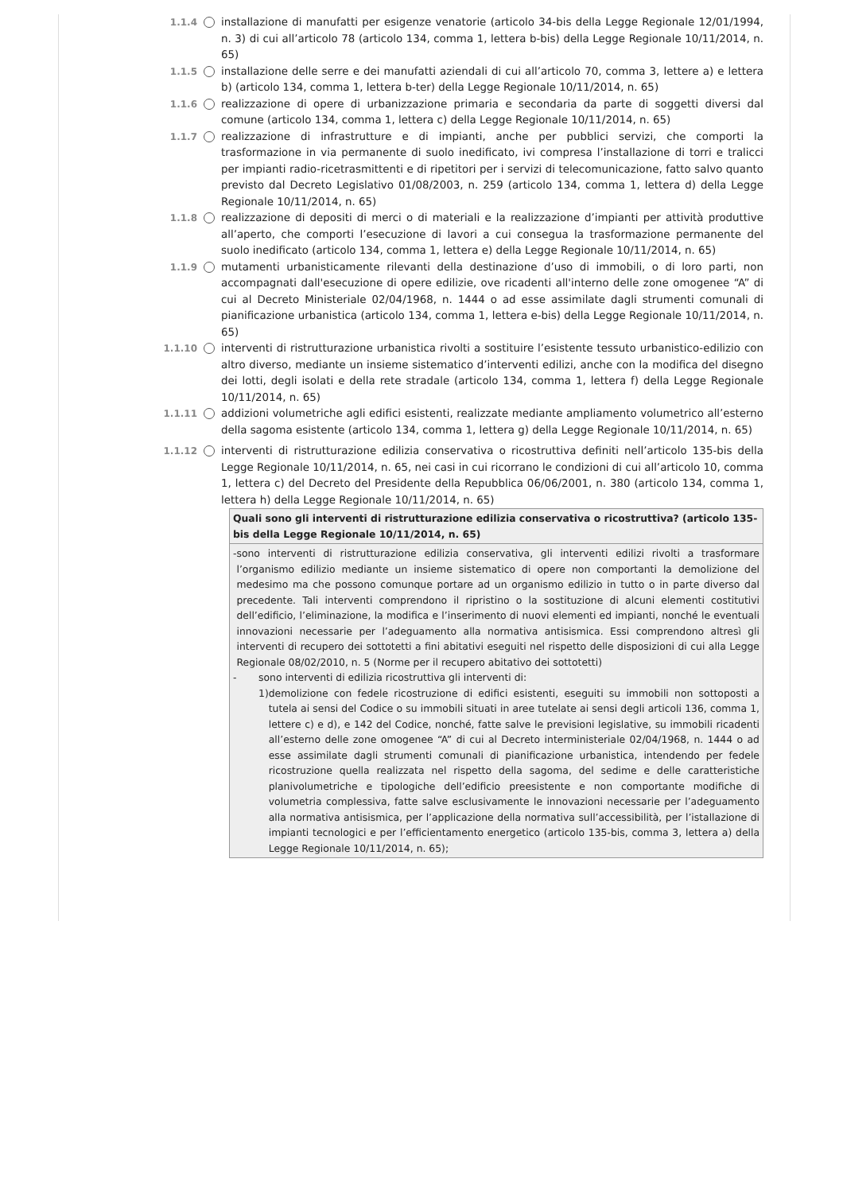1.1.4 installazione di manufatti per esigenze venatorie (articolo 34-bis della Legge Regionale 12/01/1994, n. 3) di cui all’articolo 78 (articolo 134, comma 1, lettera b-bis) della Legge Regionale 10/11/2014, n. 65)
1.1.5 installazione delle serre e dei manufatti aziendali di cui all’articolo 70, comma 3, lettere a) e lettera b) (articolo 134, comma 1, lettera b-ter) della Legge Regionale 10/11/2014, n. 65)
1.1.6 realizzazione di opere di urbanizzazione primaria e secondaria da parte di soggetti diversi dal comune (articolo 134, comma 1, lettera c) della Legge Regionale 10/11/2014, n. 65)
1.1.7 realizzazione di infrastrutture e di impianti, anche per pubblici servizi, che comporti la trasformazione in via permanente di suolo inedificato, ivi compresa l’installazione di torri e tralicci per impianti radio-ricetrasmittenti e di ripetitori per i servizi di telecomunicazione, fatto salvo quanto previsto dal Decreto Legislativo 01/08/2003, n. 259 (articolo 134, comma 1, lettera d) della Legge Regionale 10/11/2014, n. 65)
1.1.8 realizzazione di depositi di merci o di materiali e la realizzazione d’impianti per attività produttive all’aperto, che comporti l’esecuzione di lavori a cui consegua la trasformazione permanente del suolo inedificato (articolo 134, comma 1, lettera e) della Legge Regionale 10/11/2014, n. 65)
1.1.9 mutamenti urbanisticamente rilevanti della destinazione d’uso di immobili, o di loro parti, non accompagnati dall'esecuzione di opere edilizie, ove ricadenti all'interno delle zone omogenee “A” di cui al Decreto Ministeriale 02/04/1968, n. 1444 o ad esse assimilate dagli strumenti comunali di pianificazione urbanistica (articolo 134, comma 1, lettera e-bis) della Legge Regionale 10/11/2014, n. 65)
1.1.10 interventi di ristrutturazione urbanistica rivolti a sostituire l’esistente tessuto urbanistico-edilizio con altro diverso, mediante un insieme sistematico d’interventi edilizi, anche con la modifica del disegno dei lotti, degli isolati e della rete stradale (articolo 134, comma 1, lettera f) della Legge Regionale 10/11/2014, n. 65)
1.1.11 addizioni volumetriche agli edifici esistenti, realizzate mediante ampliamento volumetrico all’esterno della sagoma esistente (articolo 134, comma 1, lettera g) della Legge Regionale 10/11/2014, n. 65)
1.1.12 interventi di ristrutturazione edilizia conservativa o ricostruttiva definiti nell’articolo 135-bis della Legge Regionale 10/11/2014, n. 65, nei casi in cui ricorrano le condizioni di cui all’articolo 10, comma 1, lettera c) del Decreto del Presidente della Repubblica 06/06/2001, n. 380 (articolo 134, comma 1, lettera h) della Legge Regionale 10/11/2014, n. 65)
| Quali sono gli interventi di ristrutturazione edilizia conservativa o ricostruttiva? (articolo 135-bis della Legge Regionale 10/11/2014, n. 65) |
| --- |
| - sono interventi di ristrutturazione edilizia conservativa, gli interventi edilizi rivolti a trasformare l’organismo edilizio mediante un insieme sistematico di opere non comportanti la demolizione del medesimo ma che possono comunque portare ad un organismo edilizio in tutto o in parte diverso dal precedente. Tali interventi comprendono il ripristino o la sostituzione di alcuni elementi costitutivi dell’edificio, l’eliminazione, la modifica e l’inserimento di nuovi elementi ed impianti, nonché le eventuali innovazioni necessarie per l’adeguamento alla normativa antisismica. Essi comprendono altresì gli interventi di recupero dei sottotetti a fini abitativi eseguiti nel rispetto delle disposizioni di cui alla Legge Regionale 08/02/2010, n. 5 (Norme per il recupero abitativo dei sottotetti) - sono interventi di edilizia ricostruttiva gli interventi di: 1) demolizione con fedele ricostruzione di edifici esistenti, eseguiti su immobili non sottoposti a tutela ai sensi del Codice o su immobili situati in aree tutelate ai sensi degli articoli 136, comma 1, lettere c) e d), e 142 del Codice, nonché, fatte salve le previsioni legislative, su immobili ricadenti all’esterno delle zone omogenee “A” di cui al Decreto interministeriale 02/04/1968, n. 1444 o ad esse assimilate dagli strumenti comunali di pianificazione urbanistica, intendendo per fedele ricostruzione quella realizzata nel rispetto della sagoma, del sedime e delle caratteristiche planivolumetriche e tipologiche dell’edificio preesistente e non comportante modifiche di volumetria complessiva, fatte salve esclusivamente le innovazioni necessarie per l’adeguamento alla normativa antisismica, per l’applicazione della normativa sull’accessibilità, per l’istallazione di impianti tecnologici e per l’efficientamento energetico (articolo 135-bis, comma 3, lettera a) della Legge Regionale 10/11/2014, n. 65); |